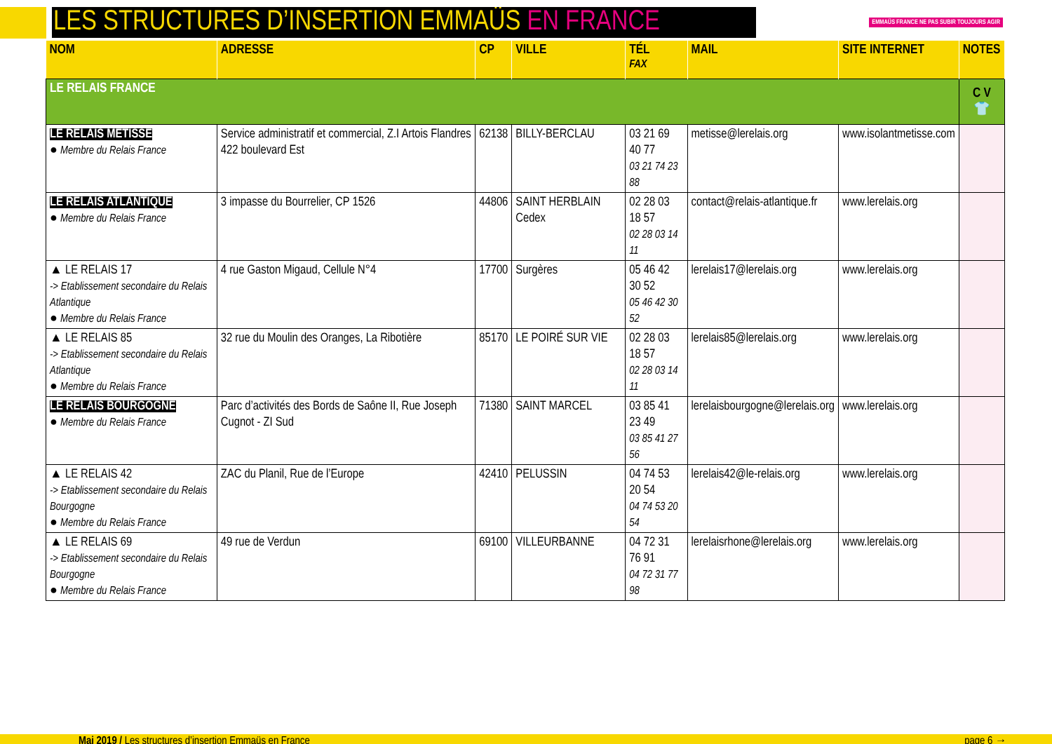LES STRUCTURES D’INSERTION EMMAÜS EN FRANCE
EMMAÜS FRANCE NE PAS SUBIR TOUJOURS AGIR
| NOM | ADRESSE | CP | VILLE | TÉL FAX | MAIL | SITE INTERNET | NOTES |
| --- | --- | --- | --- | --- | --- | --- | --- |
| LE RELAIS FRANCE | | | | | | | C V 👕 |
| LE RELAIS METISSE ● Membre du Relais France | Service administratif et commercial, Z.I Artois Flandres 422 boulevard Est | 62138 | BILLY-BERCLAU | 03 21 69 40 77 03 21 74 23 88 | metisse@lerelais.org | www.isolantmetisse.com | |
| LE RELAIS ATLANTIQUE ● Membre du Relais France | 3 impasse du Bourrelier, CP 1526 | 44806 | SAINT HERBLAIN Cedex | 02 28 03 18 57 02 28 03 14 11 | contact@relais-atlantique.fr | www.lerelais.org | |
| ▲ LE RELAIS 17 -> Etablissement secondaire du Relais Atlantique ● Membre du Relais France | 4 rue Gaston Migaud, Cellule N°4 | 17700 | Surgères | 05 46 42 30 52 05 46 42 30 52 | lerelais17@lerelais.org | www.lerelais.org | |
| ▲ LE RELAIS 85 -> Etablissement secondaire du Relais Atlantique ● Membre du Relais France | 32 rue du Moulin des Oranges, La Ribotière | 85170 | LE POIRÉ SUR VIE | 02 28 03 18 57 02 28 03 14 11 | lerelais85@lerelais.org | www.lerelais.org | |
| LE RELAIS BOURGOGNE ● Membre du Relais France | Parc d’activités des Bords de Saône II, Rue Joseph Cugnot - ZI Sud | 71380 | SAINT MARCEL | 03 85 41 23 49 03 85 41 27 56 | lerelaisbourgogne@lerelais.org | www.lerelais.org | |
| ▲ LE RELAIS 42 -> Etablissement secondaire du Relais Bourgogne ● Membre du Relais France | ZAC du Planil, Rue de l’Europe | 42410 | PELUSSIN | 04 74 53 20 54 04 74 53 20 54 | lerelais42@le-relais.org | www.lerelais.org | |
| ▲ LE RELAIS 69 -> Etablissement secondaire du Relais Bourgogne ● Membre du Relais France | 49 rue de Verdun | 69100 | VILLEURBANNE | 04 72 31 76 91 04 72 31 77 98 | lerelaisrhone@lerelais.org | www.lerelais.org | |
Mai 2019 / Les structures d’insertion Emmaüs en France page 6 →